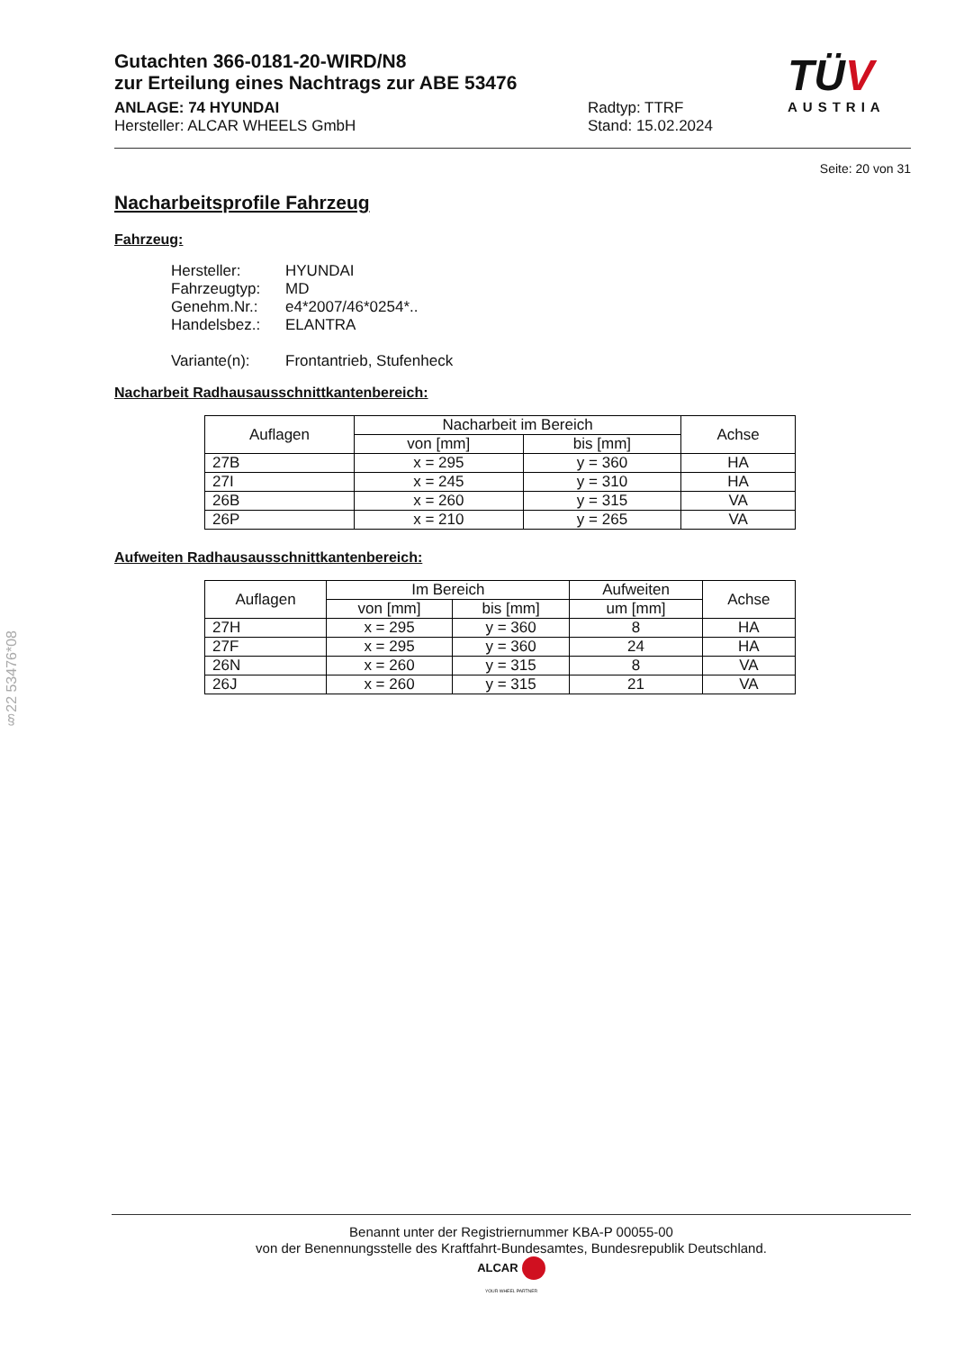TÜV
AUSTRIA
Gutachten 366-0181-20-WIRD/N8
zur Erteilung eines Nachtrags zur ABE 53476
ANLAGE: 74 HYUNDAI
Hersteller: ALCAR WHEELS GmbH
Radtyp: TTRF
Stand: 15.02.2024
Seite: 20 von 31
Nacharbeitsprofile Fahrzeug
Fahrzeug:
Hersteller: HYUNDAI
Fahrzeugtyp: MD
Genehm.Nr.: e4*2007/46*0254*..
Handelsbez.: ELANTRA
Variante(n): Frontantrieb, Stufenheck
Nacharbeit Radhausausschnittkantenbereich:
| Auflagen | Nacharbeit im Bereich | | Achse |
| --- | --- | --- | --- |
| | von [mm] | bis [mm] | |
| 27B | x = 295 | y = 360 | HA |
| 27I | x = 245 | y = 310 | HA |
| 26B | x = 260 | y = 315 | VA |
| 26P | x = 210 | y = 265 | VA |
Aufweiten Radhausausschnittkantenbereich:
| Auflagen | Im Bereich | | Aufweiten | Achse |
| --- | --- | --- | --- | --- |
| | von [mm] | bis [mm] | um [mm] | |
| 27H | x = 295 | y = 360 | 8 | HA |
| 27F | x = 295 | y = 360 | 24 | HA |
| 26N | x = 260 | y = 315 | 8 | VA |
| 26J | x = 260 | y = 315 | 21 | VA |
§22 53476*08
Benannt unter der Registriernummer KBA-P 00055-00
von der Benennungsstelle des Kraftfahrt-Bundesamtes, Bundesrepublik Deutschland.
ALCAR
YOUR WHEEL PARTNER